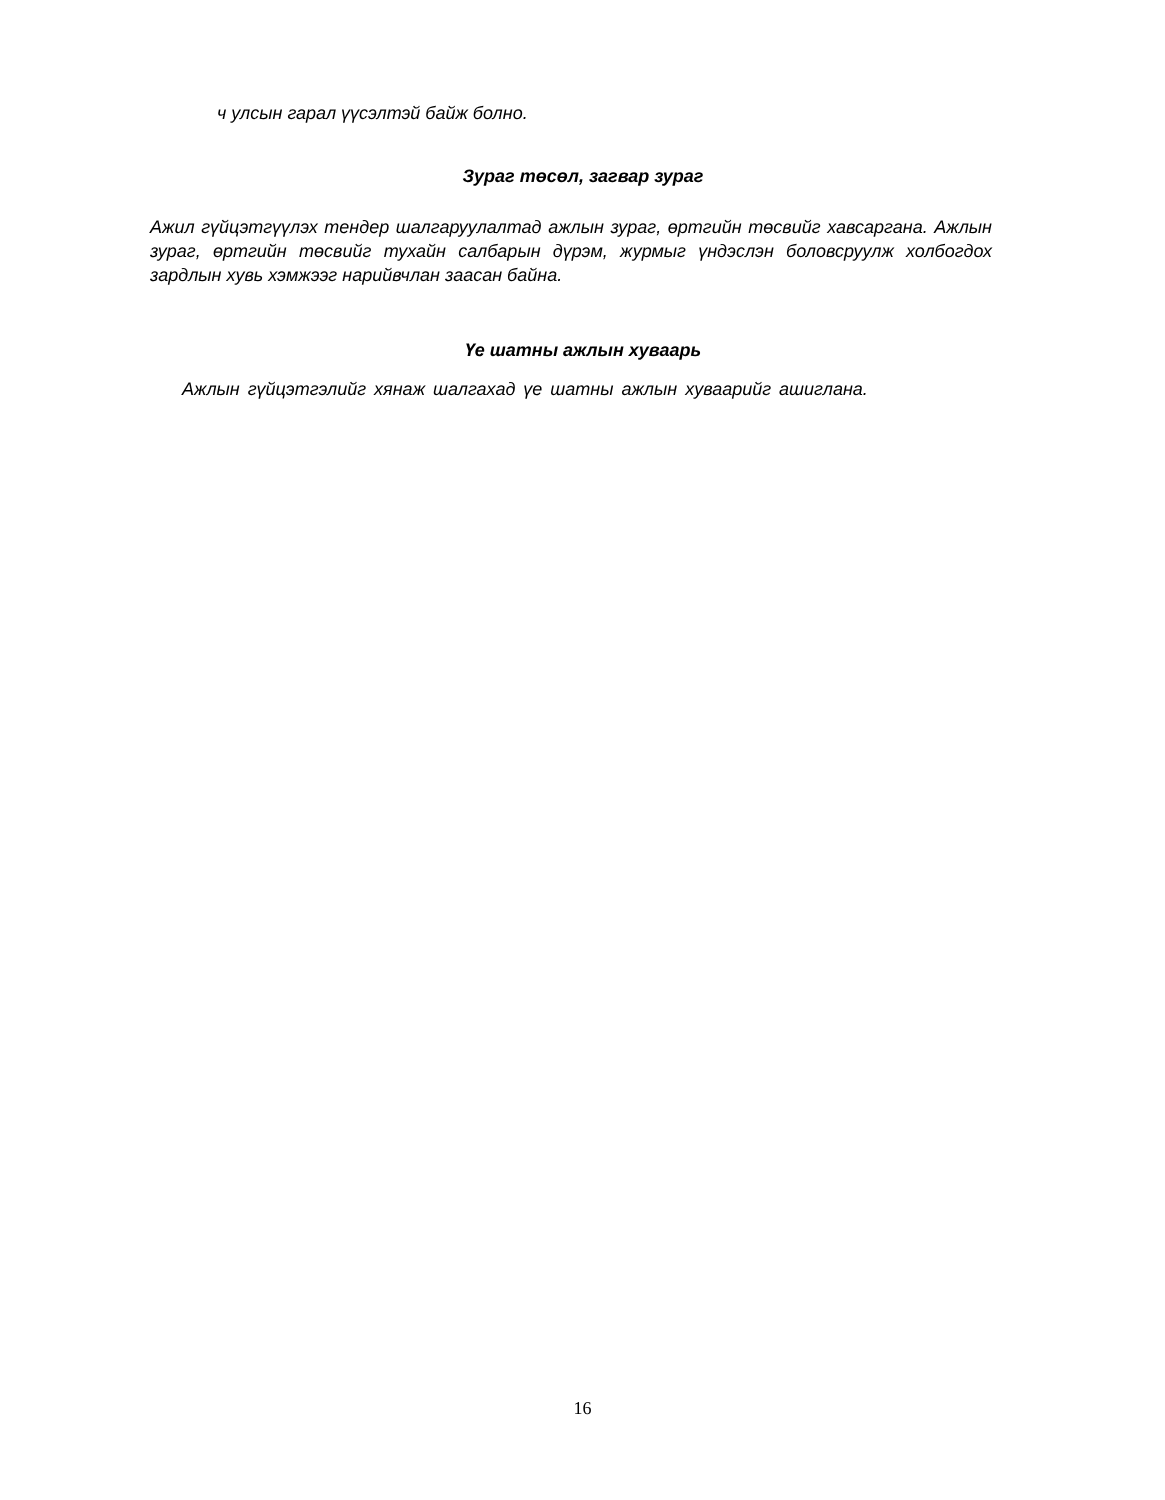ч улсын гарал үүсэлтэй байж болно.
Зураг төсөл, загвар зураг
Ажил гүйцэтгүүлэх тендер шалгаруулалтад ажлын зураг, өртгийн төсвийг хавсаргана. Ажлын зураг, өртгийн төсвийг тухайн салбарын дүрэм, журмыг үндэслэн боловсруулж холбогдох зардлын хувь хэмжээг нарийвчлан заасан байна.
Үе шатны ажлын хуваарь
Ажлын гүйцэтгэлийг хянаж шалгахад үе шатны ажлын хуваарийг ашиглана.
16